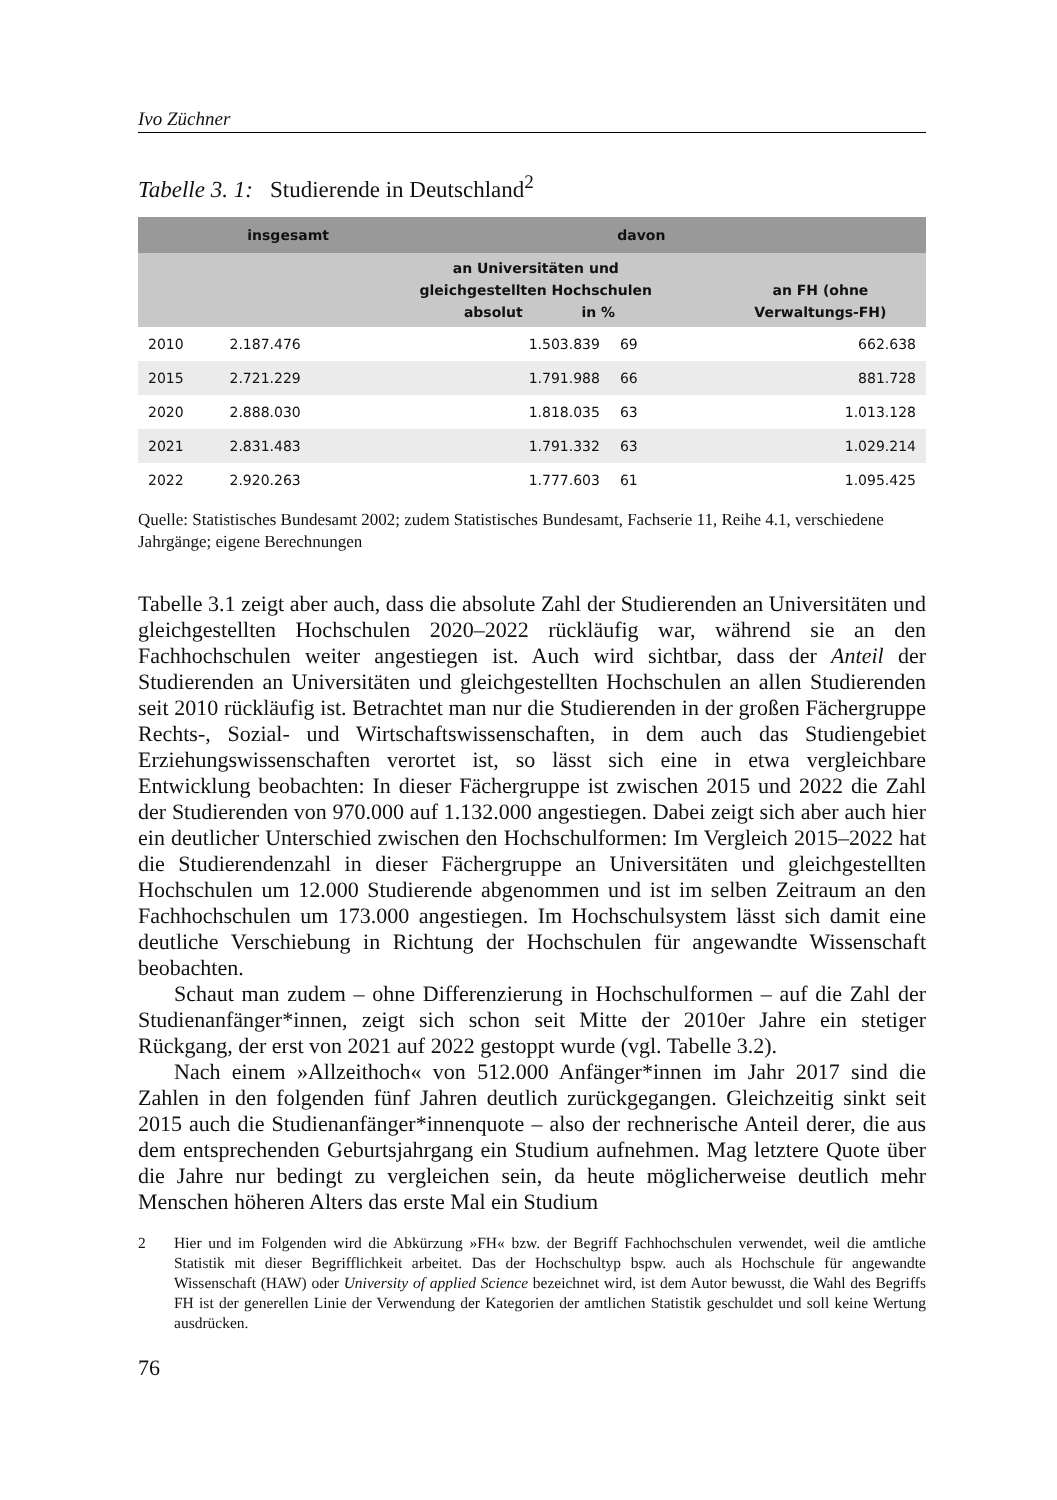Ivo Züchner
Tabelle 3. 1: Studierende in Deutschland<sup>2</sup>
| | insgesamt | davon | | |
| --- | --- | --- | --- | --- |
| | | an Universitäten und gleichgestellten Hochschulen absolut in % | | an FH (ohne Verwaltungs-FH) |
| 2010 | 2.187.476 | 1.503.839 | 69 | 662.638 |
| 2015 | 2.721.229 | 1.791.988 | 66 | 881.728 |
| 2020 | 2.888.030 | 1.818.035 | 63 | 1.013.128 |
| 2021 | 2.831.483 | 1.791.332 | 63 | 1.029.214 |
| 2022 | 2.920.263 | 1.777.603 | 61 | 1.095.425 |
Quelle: Statistisches Bundesamt 2002; zudem Statistisches Bundesamt, Fachserie 11, Reihe 4.1, verschiedene Jahrgänge; eigene Berechnungen
Tabelle 3.1 zeigt aber auch, dass die absolute Zahl der Studierenden an Universitäten und gleichgestellten Hochschulen 2020–2022 rückläufig war, während sie an den Fachhochschulen weiter angestiegen ist. Auch wird sichtbar, dass der Anteil der Studierenden an Universitäten und gleichgestellten Hochschulen an allen Studierenden seit 2010 rückläufig ist. Betrachtet man nur die Studierenden in der großen Fächergruppe Rechts-, Sozial- und Wirtschaftswissenschaften, in dem auch das Studiengebiet Erziehungswissenschaften verortet ist, so lässt sich eine in etwa vergleichbare Entwicklung beobachten: In dieser Fächergruppe ist zwischen 2015 und 2022 die Zahl der Studierenden von 970.000 auf 1.132.000 angestiegen. Dabei zeigt sich aber auch hier ein deutlicher Unterschied zwischen den Hochschulformen: Im Vergleich 2015–2022 hat die Studierendenzahl in dieser Fächergruppe an Universitäten und gleichgestellten Hochschulen um 12.000 Studierende abgenommen und ist im selben Zeitraum an den Fachhochschulen um 173.000 angestiegen. Im Hochschulsystem lässt sich damit eine deutliche Verschiebung in Richtung der Hochschulen für angewandte Wissenschaft beobachten.
Schaut man zudem – ohne Differenzierung in Hochschulformen – auf die Zahl der Studienanfänger*innen, zeigt sich schon seit Mitte der 2010er Jahre ein stetiger Rückgang, der erst von 2021 auf 2022 gestoppt wurde (vgl. Tabelle 3.2).
Nach einem »Allzeithoch« von 512.000 Anfänger*innen im Jahr 2017 sind die Zahlen in den folgenden fünf Jahren deutlich zurückgegangen. Gleichzeitig sinkt seit 2015 auch die Studienanfänger*innenquote – also der rechnerische Anteil derer, die aus dem entsprechenden Geburtsjahrgang ein Studium aufnehmen. Mag letztere Quote über die Jahre nur bedingt zu vergleichen sein, da heute möglicherweise deutlich mehr Menschen höheren Alters das erste Mal ein Studium
2 Hier und im Folgenden wird die Abkürzung »FH« bzw. der Begriff Fachhochschulen verwendet, weil die amtliche Statistik mit dieser Begrifflichkeit arbeitet. Das der Hochschultyp bspw. auch als Hochschule für angewandte Wissenschaft (HAW) oder University of applied Science bezeichnet wird, ist dem Autor bewusst, die Wahl des Begriffs FH ist der generellen Linie der Verwendung der Kategorien der amtlichen Statistik geschuldet und soll keine Wertung ausdrücken.
76